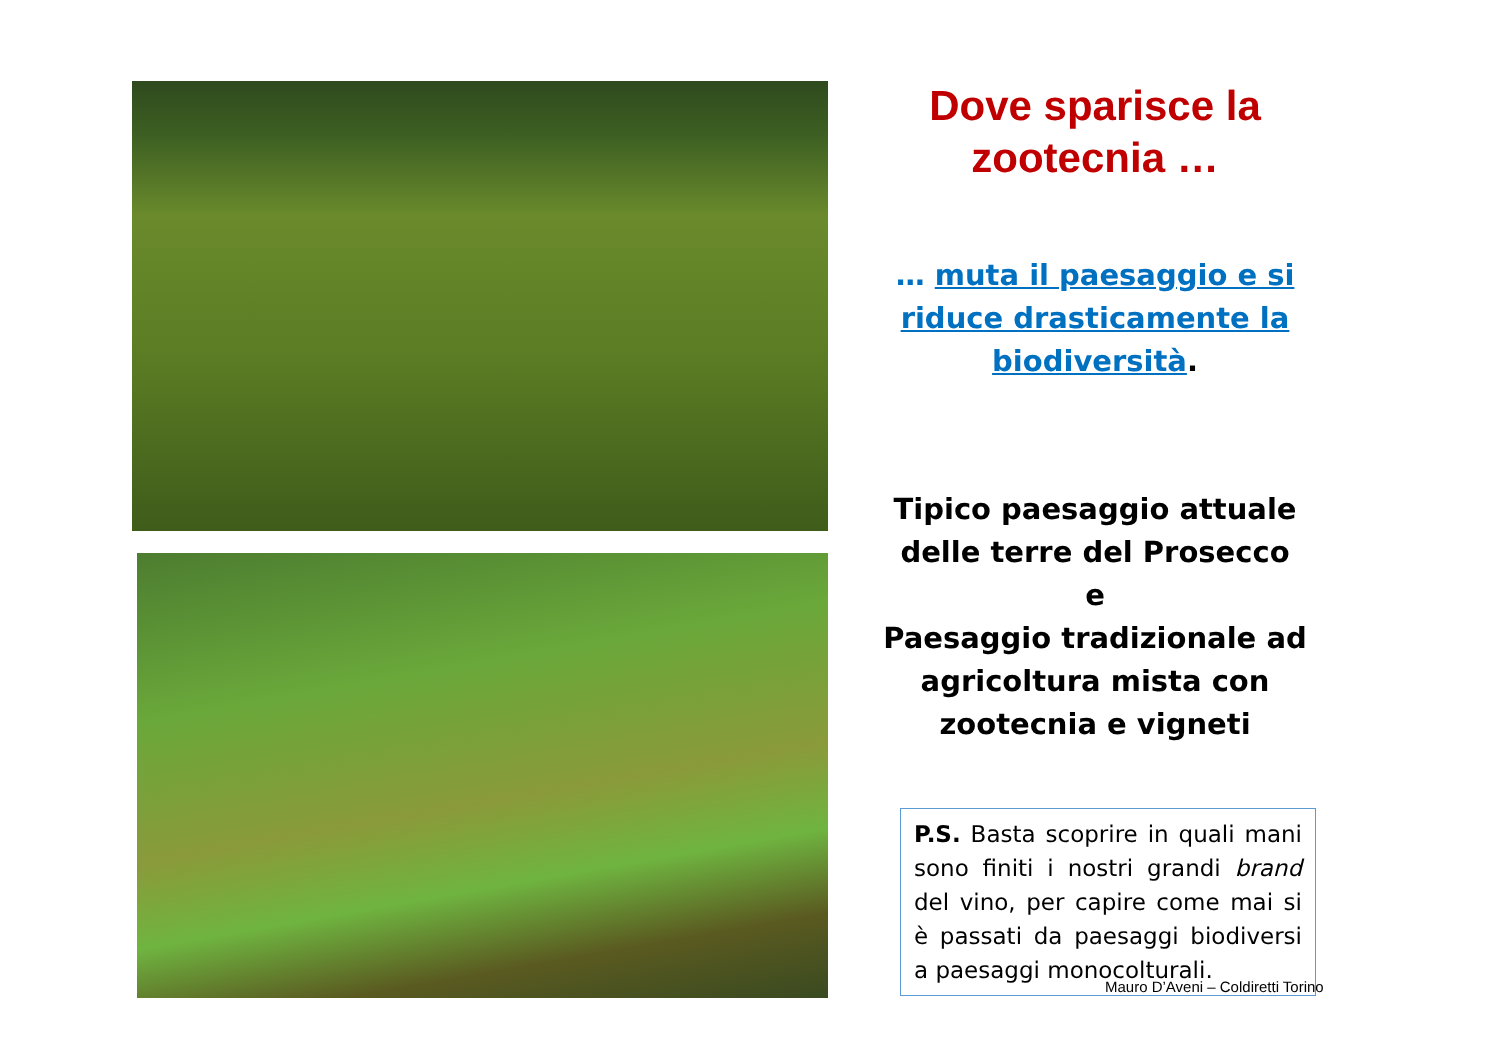Dove sparisce la
zootecnia …
… muta il paesaggio e si riduce drasticamente la biodiversità.
Tipico paesaggio attuale
delle terre del Prosecco
e
Paesaggio tradizionale ad
agricoltura mista con
zootecnia e vigneti
P.S. Basta scoprire in quali mani sono finiti i nostri grandi brand del vino, per capire come mai si è passati da paesaggi biodiversi a paesaggi monocolturali.
Mauro D’Aveni – Coldiretti Torino